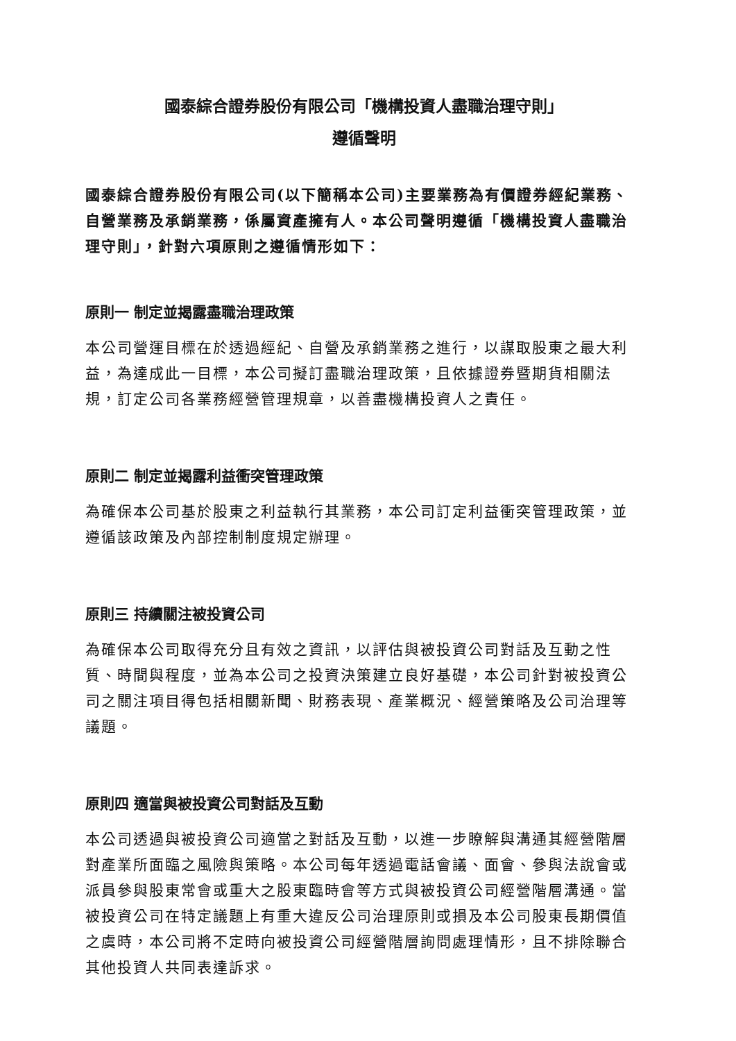國泰綜合證券股份有限公司「機構投資人盡職治理守則」
遵循聲明
國泰綜合證券股份有限公司(以下簡稱本公司)主要業務為有價證券經紀業務、自營業務及承銷業務，係屬資產擁有人。本公司聲明遵循「機構投資人盡職治理守則」，針對六項原則之遵循情形如下：
原則一 制定並揭露盡職治理政策
本公司營運目標在於透過經紀、自營及承銷業務之進行，以謀取股東之最大利益，為達成此一目標，本公司擬訂盡職治理政策，且依據證券暨期貨相關法規，訂定公司各業務經營管理規章，以善盡機構投資人之責任。
原則二 制定並揭露利益衝突管理政策
為確保本公司基於股東之利益執行其業務，本公司訂定利益衝突管理政策，並遵循該政策及內部控制制度規定辦理。
原則三 持續關注被投資公司
為確保本公司取得充分且有效之資訊，以評估與被投資公司對話及互動之性質、時間與程度，並為本公司之投資決策建立良好基礎，本公司針對被投資公司之關注項目得包括相關新聞、財務表現、產業概況、經營策略及公司治理等議題。
原則四 適當與被投資公司對話及互動
本公司透過與被投資公司適當之對話及互動，以進一步瞭解與溝通其經營階層對產業所面臨之風險與策略。本公司每年透過電話會議、面會、參與法說會或派員參與股東常會或重大之股東臨時會等方式與被投資公司經營階層溝通。當被投資公司在特定議題上有重大違反公司治理原則或損及本公司股東長期價值之虞時，本公司將不定時向被投資公司經營階層詢問處理情形，且不排除聯合其他投資人共同表達訴求。